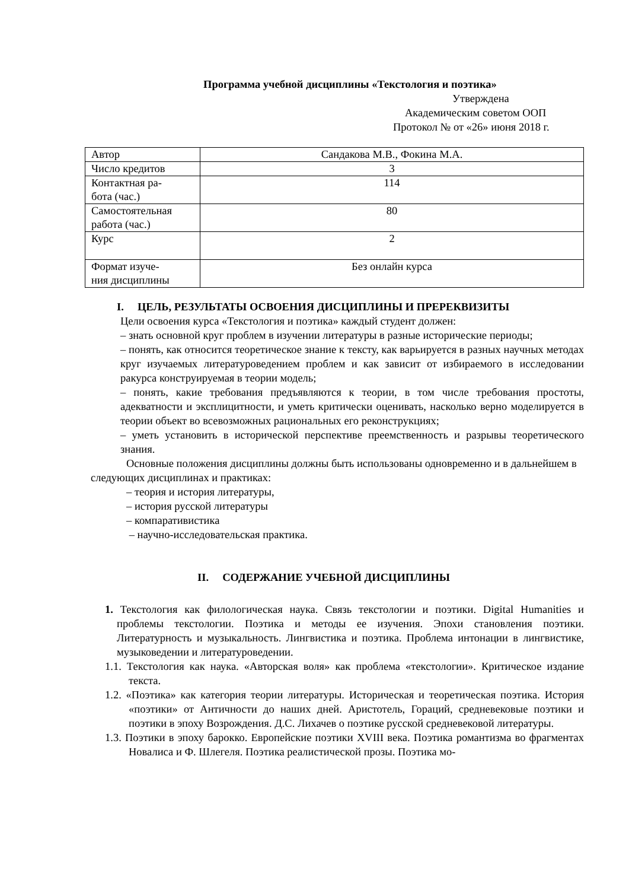Программа учебной дисциплины «Текстология и поэтика»
Утверждена
Академическим советом ООП
Протокол № от «26» июня 2018 г.
| Автор | Сандакова М.В., Фокина М.А. |
| Число кредитов | 3 |
| Контактная ра- бота (час.) | 114 |
| Самостоятельная работа (час.) | 80 |
| Курс | 2 |
| Формат изуче- ния дисциплины | Без онлайн курса |
I. ЦЕЛЬ, РЕЗУЛЬТАТЫ ОСВОЕНИЯ ДИСЦИПЛИНЫ И ПРЕРЕКВИЗИТЫ
Цели освоения курса «Текстология и поэтика» каждый студент должен:
– знать основной круг проблем в изучении литературы в разные исторические периоды;
– понять, как относится теоретическое знание к тексту, как варьируется в разных научных методах круг изучаемых литературоведением проблем и как зависит от избираемого в исследовании ракурса конструируемая в теории модель;
– понять, какие требования предъявляются к теории, в том числе требования простоты, адекватности и эксплицитности, и уметь критически оценивать, насколько верно моделируется в теории объект во всевозможных рациональных его реконструкциях;
– уметь установить в исторической перспективе преемственность и разрывы теоретического знания.
Основные положения дисциплины должны быть использованы одновременно и в дальнейшем в следующих дисциплинах и практиках:
– теория и история литературы,
– история русской литературы
– компаративистика
– научно-исследовательская практика.
II. СОДЕРЖАНИЕ УЧЕБНОЙ ДИСЦИПЛИНЫ
1. Текстология как филологическая наука. Связь текстологии и поэтики. Digital Humanities и проблемы текстологии. Поэтика и методы ее изучения. Эпохи становления поэтики. Литературность и музыкальность. Лингвистика и поэтика. Проблема интонации в лингвистике, музыковедении и литературоведении.
1.1. Текстология как наука. «Авторская воля» как проблема «текстологии». Критическое издание текста.
1.2. «Поэтика» как категория теории литературы. Историческая и теоретическая поэтика. История «поэтики» от Античности до наших дней. Аристотель, Гораций, средневековые поэтики и поэтики в эпоху Возрождения. Д.С. Лихачев о поэтике русской средневековой литературы.
1.3. Поэтики в эпоху барокко. Европейские поэтики XVIII века. Поэтика романтизма во фрагментах Новалиса и Ф. Шлегеля. Поэтика реалистической прозы. Поэтика мо-